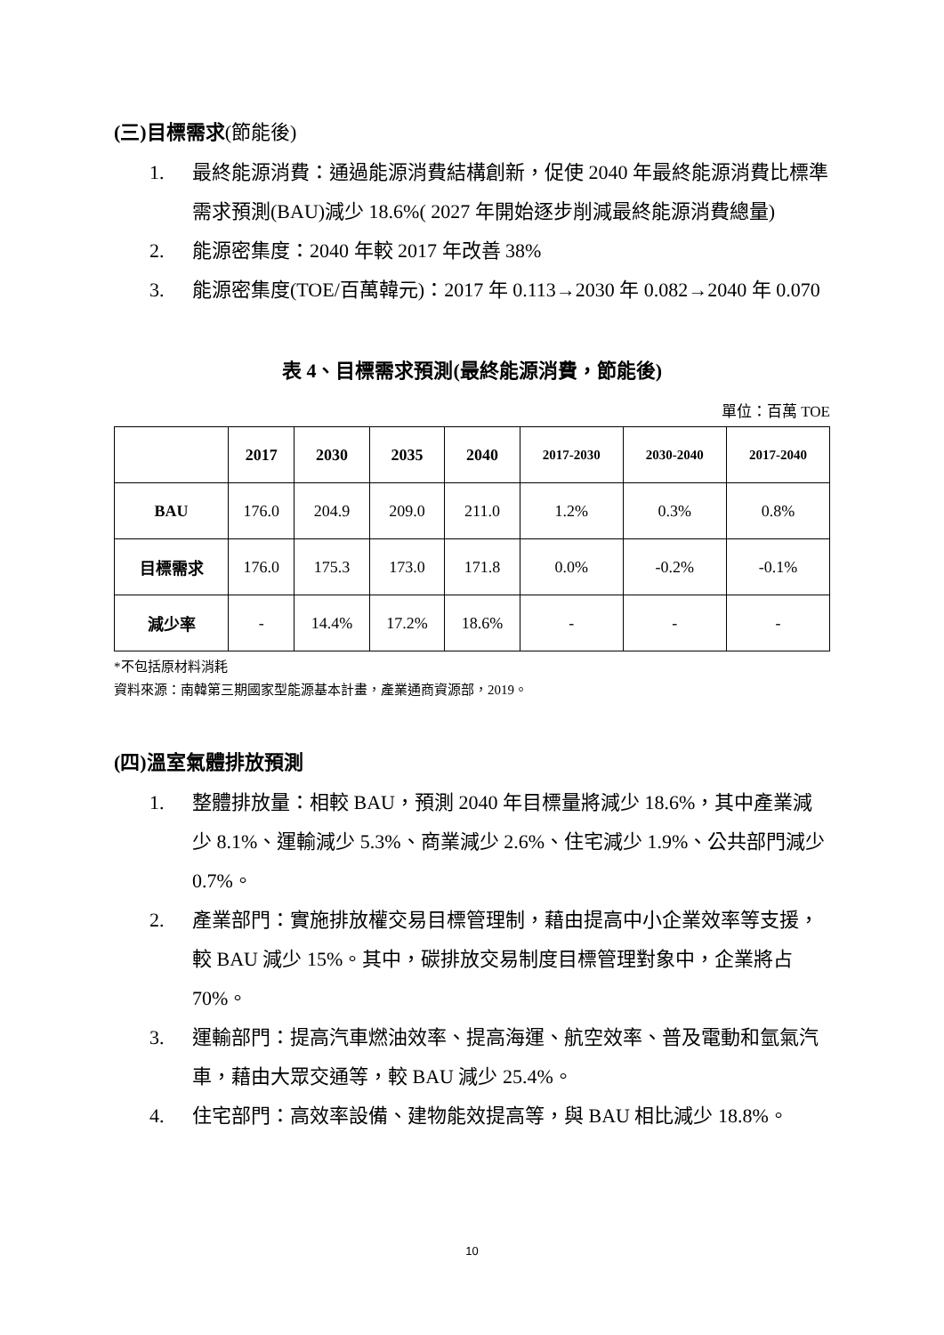(三)目標需求(節能後)
1. 最終能源消費：通過能源消費結構創新，促使 2040 年最終能源消費比標準需求預測(BAU)減少 18.6%( 2027 年開始逐步削減最終能源消費總量)
2. 能源密集度：2040 年較 2017 年改善 38%
3. 能源密集度(TOE/百萬韓元)：2017 年 0.113→2030 年 0.082→2040 年 0.070
表 4、目標需求預測(最終能源消費，節能後)
單位：百萬 TOE
| | 2017 | 2030 | 2035 | 2040 | 2017-2030 | 2030-2040 | 2017-2040 |
| --- | --- | --- | --- | --- | --- | --- | --- |
| BAU | 176.0 | 204.9 | 209.0 | 211.0 | 1.2% | 0.3% | 0.8% |
| 目標需求 | 176.0 | 175.3 | 173.0 | 171.8 | 0.0% | -0.2% | -0.1% |
| 減少率 | - | 14.4% | 17.2% | 18.6% | - | - | - |
*不包括原材料消耗
資料來源：南韓第三期國家型能源基本計畫，產業通商資源部，2019。
(四)溫室氣體排放預測
1. 整體排放量：相較 BAU，預測 2040 年目標量將減少 18.6%，其中產業減少 8.1%、運輸減少 5.3%、商業減少 2.6%、住宅減少 1.9%、公共部門減少 0.7%。
2. 產業部門：實施排放權交易目標管理制，藉由提高中小企業效率等支援，較 BAU 減少 15%。其中，碳排放交易制度目標管理對象中，企業將占 70%。
3. 運輸部門：提高汽車燃油效率、提高海運、航空效率、普及電動和氫氣汽車，藉由大眾交通等，較 BAU 減少 25.4%。
4. 住宅部門：高效率設備、建物能效提高等，與 BAU 相比減少 18.8%。
10